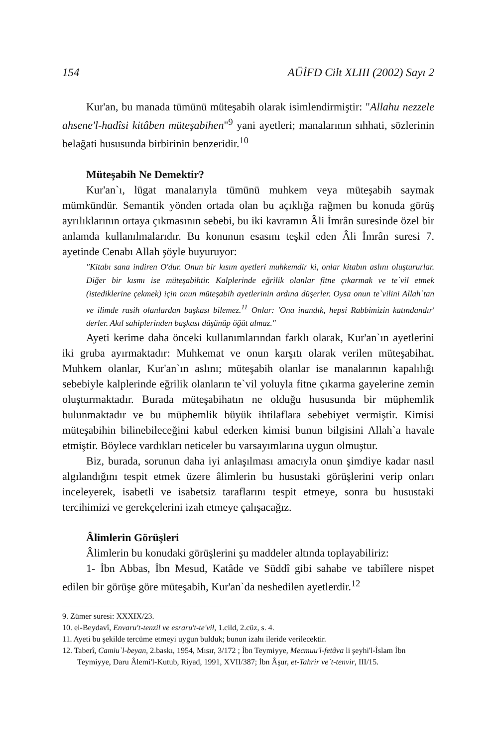154 AÜİFD Cilt XLIII (2002) Sayı 2
Kur'an, bu manada tümünü müteşabih olarak isimlendirmiştir: "Allahu nezzele ahsene'l-hadîsi kitâben müteşabihen"<sup>9</sup> yani ayetleri; manalarının sıhhati, sözlerinin belağati hususunda birbirinin benzeridir.<sup>10</sup>
Müteşabih Ne Demektir?
Kur'an`ı, lügat manalarıyla tümünü muhkem veya müteşabih saymak mümkündür. Semantik yönden ortada olan bu açıklığa rağmen bu konuda görüş ayrılıklarının ortaya çıkmasının sebebi, bu iki kavramın Âli İmrân suresinde özel bir anlamda kullanılmalarıdır. Bu konunun esasını teşkil eden Âli İmrân suresi 7. ayetinde Cenabı Allah şöyle buyuruyor:
"Kitabı sana indiren O'dur. Onun bir kısım ayetleri muhkemdir ki, onlar kitabın aslını oluştururlar. Diğer bir kısmı ise müteşabihtir. Kalplerinde eğrilik olanlar fitne çıkarmak ve te`vil etmek (istediklerine çekmek) için onun müteşabih ayetlerinin ardına düşerler. Oysa onun te`vilini Allah`tan ve ilimde rasih olanlardan başkası bilemez.<sup>11</sup> Onlar: 'Ona inandık, hepsi Rabbimizin katındandır' derler. Akıl sahiplerinden başkası düşünüp öğüt almaz."
Ayeti kerime daha önceki kullanımlarından farklı olarak, Kur'an`ın ayetlerini iki gruba ayırmaktadır: Muhkemat ve onun karşıtı olarak verilen müteşabihat. Muhkem olanlar, Kur'an`ın aslını; müteşabih olanlar ise manalarının kapalılığı sebebiyle kalplerinde eğrilik olanların te`vil yoluyla fitne çıkarma gayelerine zemin oluşturmaktadır. Burada müteşabihatın ne olduğu hususunda bir müphemlik bulunmaktadır ve bu müphemlik büyük ihtilaflara sebebiyet vermiştir. Kimisi müteşabihin bilinebileceğini kabul ederken kimisi bunun bilgisini Allah`a havale etmiştir. Böylece vardıkları neticeler bu varsayımlarına uygun olmuştur.
Biz, burada, sorunun daha iyi anlaşılması amacıyla onun şimdiye kadar nasıl algılandığını tespit etmek üzere âlimlerin bu husustaki görüşlerini verip onları inceleyerek, isabetli ve isabetsiz taraflarını tespit etmeye, sonra bu husustaki tercihimizi ve gerekçelerini izah etmeye çalışacağız.
Âlimlerin Görüşleri
Âlimlerin bu konudaki görüşlerini şu maddeler altında toplayabiliriz:
1- İbn Abbas, İbn Mesud, Katâde ve Süddî gibi sahabe ve tabiîlere nispet edilen bir görüşe göre müteşabih, Kur'an`da neshedilen ayetlerdir.<sup>12</sup>
9. Zümer suresi: XXXIX/23.
10. el-Beydavî, Envaru't-tenzil ve esraru't-te'vil, 1.cild, 2.cüz, s. 4.
11. Ayeti bu şekilde tercüme etmeyi uygun bulduk; bunun izahı ileride verilecektir.
12. Taberî, Camiu`l-beyan, 2.baskı, 1954, Mısır, 3/172 ; İbn Teymiyye, Mecmuu'l-fetâva li şeyhi'l-İslam İbn Teymiyye, Daru Âlemi'l-Kutub, Riyad, 1991, XVII/387; İbn Âşur, et-Tahrir ve`t-tenvir, III/15.